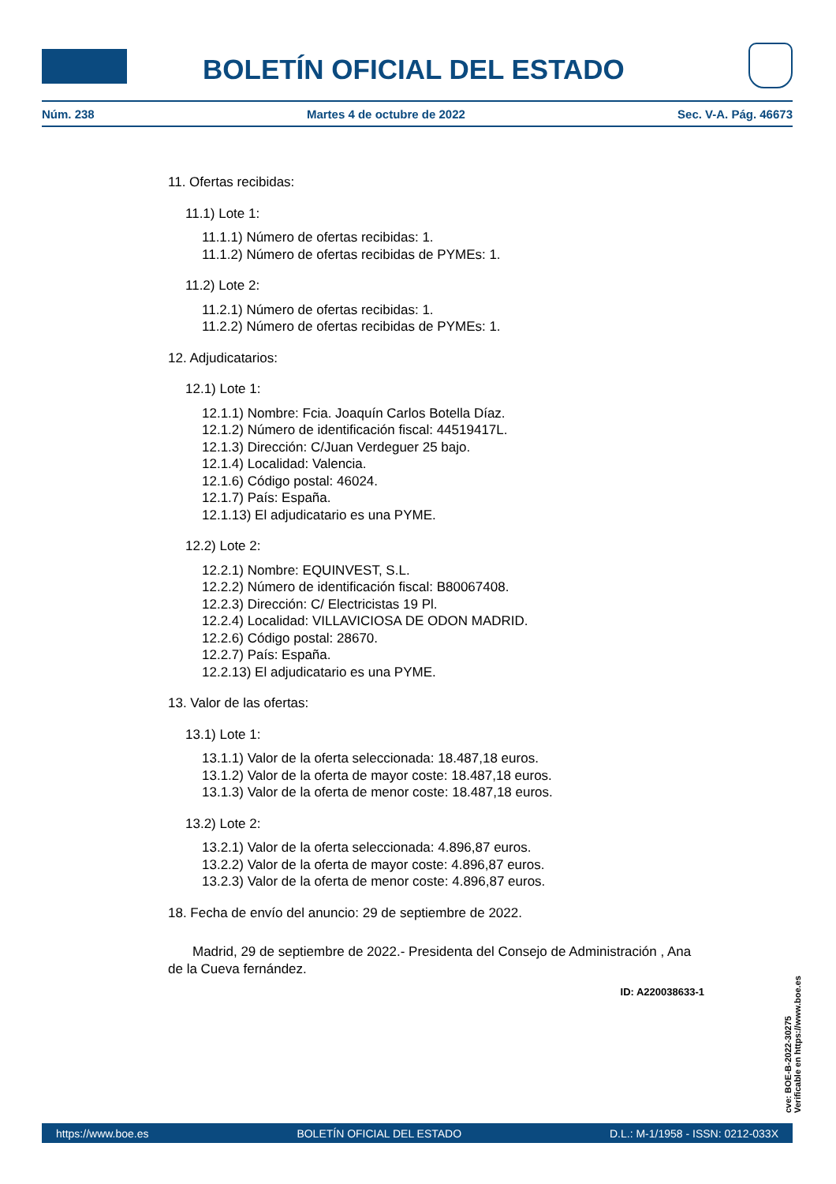BOLETÍN OFICIAL DEL ESTADO
Núm. 238 Martes 4 de octubre de 2022 Sec. V-A. Pág. 46673
11. Ofertas recibidas:
11.1) Lote 1:
11.1.1) Número de ofertas recibidas: 1.
11.1.2) Número de ofertas recibidas de PYMEs: 1.
11.2) Lote 2:
11.2.1) Número de ofertas recibidas: 1.
11.2.2) Número de ofertas recibidas de PYMEs: 1.
12. Adjudicatarios:
12.1) Lote 1:
12.1.1) Nombre: Fcia. Joaquín Carlos Botella Díaz.
12.1.2) Número de identificación fiscal: 44519417L.
12.1.3) Dirección: C/Juan Verdeguer 25 bajo.
12.1.4) Localidad: Valencia.
12.1.6) Código postal: 46024.
12.1.7) País: España.
12.1.13) El adjudicatario es una PYME.
12.2) Lote 2:
12.2.1) Nombre: EQUINVEST, S.L.
12.2.2) Número de identificación fiscal: B80067408.
12.2.3) Dirección: C/ Electricistas 19 Pl.
12.2.4) Localidad: VILLAVICIOSA DE ODON MADRID.
12.2.6) Código postal: 28670.
12.2.7) País: España.
12.2.13) El adjudicatario es una PYME.
13. Valor de las ofertas:
13.1) Lote 1:
13.1.1) Valor de la oferta seleccionada: 18.487,18 euros.
13.1.2) Valor de la oferta de mayor coste: 18.487,18 euros.
13.1.3) Valor de la oferta de menor coste: 18.487,18 euros.
13.2) Lote 2:
13.2.1) Valor de la oferta seleccionada: 4.896,87 euros.
13.2.2) Valor de la oferta de mayor coste: 4.896,87 euros.
13.2.3) Valor de la oferta de menor coste: 4.896,87 euros.
18. Fecha de envío del anuncio: 29 de septiembre de 2022.
Madrid, 29 de septiembre de 2022.- Presidenta del Consejo de Administración , Ana de la Cueva fernández.
ID: A220038633-1
cve: BOE-B-2022-30275
Verificable en https://www.boe.es
https://www.boe.es BOLETÍN OFICIAL DEL ESTADO D.L.: M-1/1958 - ISSN: 0212-033X